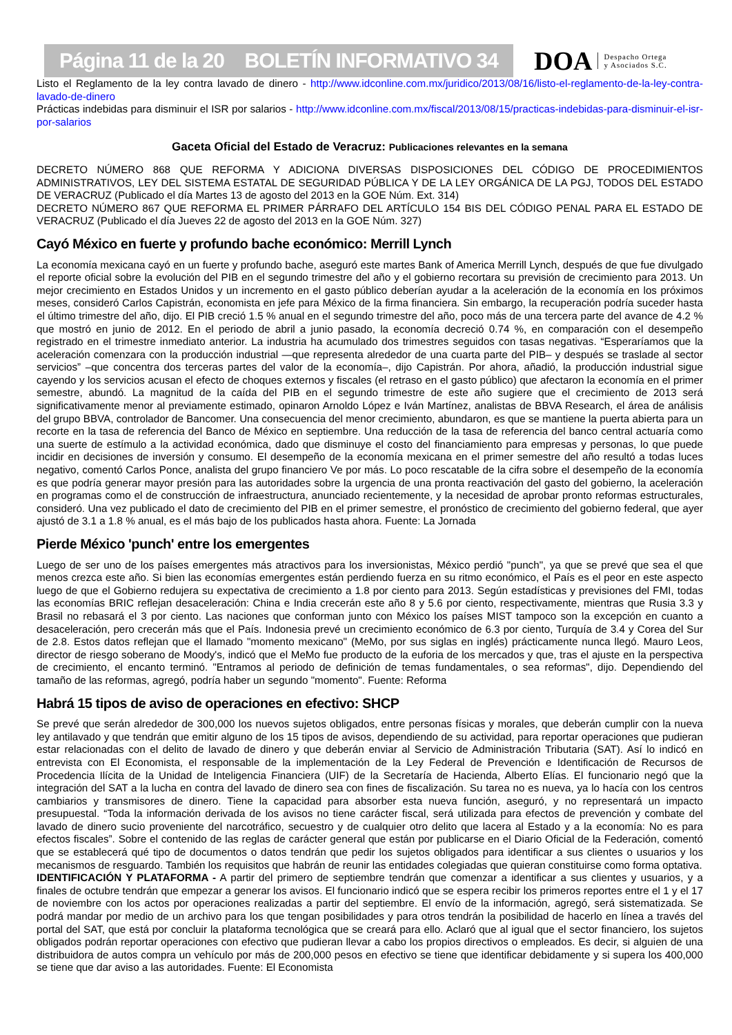Página 11 de la 20 BOLETÍN INFORMATIVO 34
DOA Despacho Ortega
y Asociados S.C.
Listo el Reglamento de la ley contra lavado de dinero - http://www.idconline.com.mx/juridico/2013/08/16/listo-el-reglamento-de-la-ley-contra-lavado-de-dinero
Prácticas indebidas para disminuir el ISR por salarios - http://www.idconline.com.mx/fiscal/2013/08/15/practicas-indebidas-para-disminuir-el-isr-por-salarios
Gaceta Oficial del Estado de Veracruz: Publicaciones relevantes en la semana
DECRETO NÚMERO 868 QUE REFORMA Y ADICIONA DIVERSAS DISPOSICIONES DEL CÓDIGO DE PROCEDIMIENTOS ADMINISTRATIVOS, LEY DEL SISTEMA ESTATAL DE SEGURIDAD PÚBLICA Y DE LA LEY ORGÁNICA DE LA PGJ, TODOS DEL ESTADO DE VERACRUZ (Publicado el día Martes 13 de agosto del 2013 en la GOE Núm. Ext. 314)
DECRETO NÚMERO 867 QUE REFORMA EL PRIMER PÁRRAFO DEL ARTÍCULO 154 BIS DEL CÓDIGO PENAL PARA EL ESTADO DE VERACRUZ (Publicado el día Jueves 22 de agosto del 2013 en la GOE Núm. 327)
Cayó México en fuerte y profundo bache económico: Merrill Lynch
La economía mexicana cayó en un fuerte y profundo bache, aseguró este martes Bank of America Merrill Lynch, después de que fue divulgado el reporte oficial sobre la evolución del PIB en el segundo trimestre del año y el gobierno recortara su previsión de crecimiento para 2013. Un mejor crecimiento en Estados Unidos y un incremento en el gasto público deberían ayudar a la aceleración de la economía en los próximos meses, consideró Carlos Capistrán, economista en jefe para México de la firma financiera. Sin embargo, la recuperación podría suceder hasta el último trimestre del año, dijo. El PIB creció 1.5 % anual en el segundo trimestre del año, poco más de una tercera parte del avance de 4.2 % que mostró en junio de 2012. En el periodo de abril a junio pasado, la economía decreció 0.74 %, en comparación con el desempeño registrado en el trimestre inmediato anterior. La industria ha acumulado dos trimestres seguidos con tasas negativas. “Esperaríamos que la aceleración comenzara con la producción industrial —que representa alrededor de una cuarta parte del PIB– y después se traslade al sector servicios” –que concentra dos terceras partes del valor de la economía–, dijo Capistrán. Por ahora, añadió, la producción industrial sigue cayendo y los servicios acusan el efecto de choques externos y fiscales (el retraso en el gasto público) que afectaron la economía en el primer semestre, abundó. La magnitud de la caída del PIB en el segundo trimestre de este año sugiere que el crecimiento de 2013 será significativamente menor al previamente estimado, opinaron Arnoldo López e Iván Martínez, analistas de BBVA Research, el área de análisis del grupo BBVA, controlador de Bancomer. Una consecuencia del menor crecimiento, abundaron, es que se mantiene la puerta abierta para un recorte en la tasa de referencia del Banco de México en septiembre. Una reducción de la tasa de referencia del banco central actuaría como una suerte de estímulo a la actividad económica, dado que disminuye el costo del financiamiento para empresas y personas, lo que puede incidir en decisiones de inversión y consumo. El desempeño de la economía mexicana en el primer semestre del año resultó a todas luces negativo, comentó Carlos Ponce, analista del grupo financiero Ve por más. Lo poco rescatable de la cifra sobre el desempeño de la economía es que podría generar mayor presión para las autoridades sobre la urgencia de una pronta reactivación del gasto del gobierno, la aceleración en programas como el de construcción de infraestructura, anunciado recientemente, y la necesidad de aprobar pronto reformas estructurales, consideró. Una vez publicado el dato de crecimiento del PIB en el primer semestre, el pronóstico de crecimiento del gobierno federal, que ayer ajustó de 3.1 a 1.8 % anual, es el más bajo de los publicados hasta ahora. Fuente: La Jornada
Pierde México 'punch' entre los emergentes
Luego de ser uno de los países emergentes más atractivos para los inversionistas, México perdió "punch", ya que se prevé que sea el que menos crezca este año. Si bien las economías emergentes están perdiendo fuerza en su ritmo económico, el País es el peor en este aspecto luego de que el Gobierno redujera su expectativa de crecimiento a 1.8 por ciento para 2013. Según estadísticas y previsiones del FMI, todas las economías BRIC reflejan desaceleración: China e India crecerán este año 8 y 5.6 por ciento, respectivamente, mientras que Rusia 3.3 y Brasil no rebasará el 3 por ciento. Las naciones que conforman junto con México los países MIST tampoco son la excepción en cuanto a desaceleración, pero crecerán más que el País. Indonesia prevé un crecimiento económico de 6.3 por ciento, Turquía de 3.4 y Corea del Sur de 2.8. Estos datos reflejan que el llamado "momento mexicano" (MeMo, por sus siglas en inglés) prácticamente nunca llegó. Mauro Leos, director de riesgo soberano de Moody's, indicó que el MeMo fue producto de la euforia de los mercados y que, tras el ajuste en la perspectiva de crecimiento, el encanto terminó. "Entramos al periodo de definición de temas fundamentales, o sea reformas", dijo. Dependiendo del tamaño de las reformas, agregó, podría haber un segundo "momento". Fuente: Reforma
Habrá 15 tipos de aviso de operaciones en efectivo: SHCP
Se prevé que serán alrededor de 300,000 los nuevos sujetos obligados, entre personas físicas y morales, que deberán cumplir con la nueva ley antilavado y que tendrán que emitir alguno de los 15 tipos de avisos, dependiendo de su actividad, para reportar operaciones que pudieran estar relacionadas con el delito de lavado de dinero y que deberán enviar al Servicio de Administración Tributaria (SAT). Así lo indicó en entrevista con El Economista, el responsable de la implementación de la Ley Federal de Prevención e Identificación de Recursos de Procedencia Ilícita de la Unidad de Inteligencia Financiera (UIF) de la Secretaría de Hacienda, Alberto Elías. El funcionario negó que la integración del SAT a la lucha en contra del lavado de dinero sea con fines de fiscalización. Su tarea no es nueva, ya lo hacía con los centros cambiarios y transmisores de dinero. Tiene la capacidad para absorber esta nueva función, aseguró, y no representará un impacto presupuestal. “Toda la información derivada de los avisos no tiene carácter fiscal, será utilizada para efectos de prevención y combate del lavado de dinero sucio proveniente del narcotráfico, secuestro y de cualquier otro delito que lacera al Estado y a la economía: No es para efectos fiscales”. Sobre el contenido de las reglas de carácter general que están por publicarse en el Diario Oficial de la Federación, comentó que se establecerá qué tipo de documentos o datos tendrán que pedir los sujetos obligados para identificar a sus clientes o usuarios y los mecanismos de resguardo. También los requisitos que habrán de reunir las entidades colegiadas que quieran constituirse como forma optativa.
IDENTIFICACIÓN Y PLATAFORMA - A partir del primero de septiembre tendrán que comenzar a identificar a sus clientes y usuarios, y a finales de octubre tendrán que empezar a generar los avisos. El funcionario indicó que se espera recibir los primeros reportes entre el 1 y el 17 de noviembre con los actos por operaciones realizadas a partir del septiembre. El envío de la información, agregó, será sistematizada. Se podrá mandar por medio de un archivo para los que tengan posibilidades y para otros tendrán la posibilidad de hacerlo en línea a través del portal del SAT, que está por concluir la plataforma tecnológica que se creará para ello. Aclaró que al igual que el sector financiero, los sujetos obligados podrán reportar operaciones con efectivo que pudieran llevar a cabo los propios directivos o empleados. Es decir, si alguien de una distribuidora de autos compra un vehículo por más de 200,000 pesos en efectivo se tiene que identificar debidamente y si supera los 400,000 se tiene que dar aviso a las autoridades. Fuente: El Economista